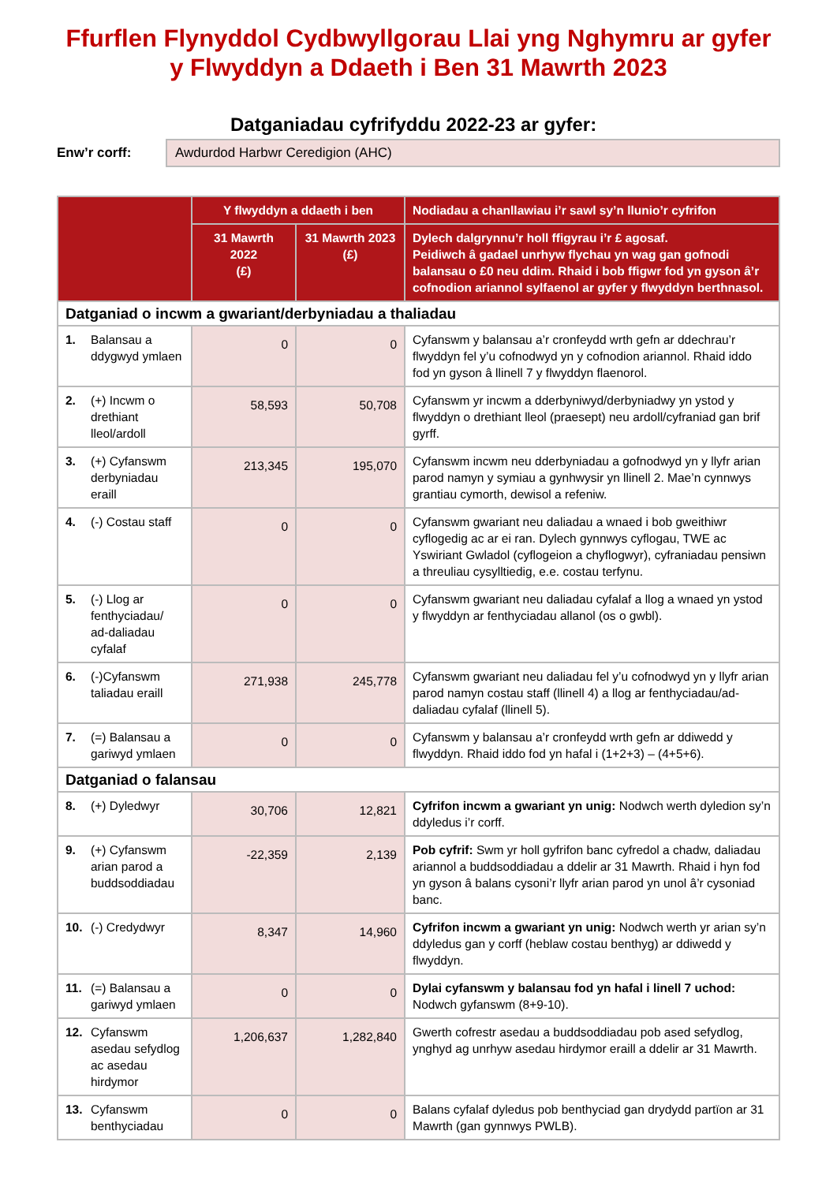Ffurflen Flynyddol Cydbwyllgorau Llai yng Nghymru ar gyfer y Flwyddyn a Ddaeth i Ben 31 Mawrth 2023
Datganiadau cyfrifyddu 2022-23 ar gyfer:
Enw’r corff:
Awdurdod Harbwr Ceredigion (AHC)
| | Y flwyddyn a ddaeth i ben | | Nodiadau a chanllawiau i’r sawl sy’n llunio’r cyfrifon |
| --- | --- | --- | --- |
| | 31 Mawrth 2022 (£) | 31 Mawrth 2023 (£) | Dylech dalgrynnu’r holl ffigyrau i’r £ agosaf. Peidiwch â gadael unrhyw flychau yn wag gan gofnodi balansau o £0 neu ddim. Rhaid i bob ffigwr fod yn gyson â’r cofnodion ariannol sylfaenol ar gyfer y flwyddyn berthnasol. |
| Datganiad o incwm a gwariant/derbyniadau a thaliadau | | | |
| 1. Balansau a ddygwyd ymlaen | 0 | 0 | Cyfanswm y balansau a’r cronfeydd wrth gefn ar ddechrau’r flwyddyn fel y’u cofnodwyd yn y cofnodion ariannol. Rhaid iddo fod yn gyson â llinell 7 y flwyddyn flaenorol. |
| 2. (+) Incwm o drethiant lleol/ardoll | 58,593 | 50,708 | Cyfanswm yr incwm a dderbyniwyd/derbyniadwy yn ystod y flwyddyn o drethiant lleol (praesept) neu ardoll/cyfraniad gan brif gyrff. |
| 3. (+) Cyfanswm derbyniadau eraill | 213,345 | 195,070 | Cyfanswm incwm neu dderbyniadau a gofnodwyd yn y llyfr arian parod namyn y symiau a gynhwysir yn llinell 2. Mae’n cynnwys grantiau cymorth, dewisol a refeniw. |
| 4. (-) Costau staff | 0 | 0 | Cyfanswm gwariant neu daliadau a wnaed i bob gweithiwr cyflogedig ac ar ei ran. Dylech gynnwys cyflogau, TWE ac Yswiriant Gwladol (cyflogeion a chyflogwyr), cyfraniadau pensiwn a threuliau cysylltiedig, e.e. costau terfynu. |
| 5. (-) Llog ar fenthyciadau/ ad-daliadau cyfalaf | 0 | 0 | Cyfanswm gwariant neu daliadau cyfalaf a llog a wnaed yn ystod y flwyddyn ar fenthyciadau allanol (os o gwbl). |
| 6. (-)Cyfanswm taliadau eraill | 271,938 | 245,778 | Cyfanswm gwariant neu daliadau fel y’u cofnodwyd yn y llyfr arian parod namyn costau staff (llinell 4) a llog ar fenthyciadau/ad-daliadau cyfalaf (llinell 5). |
| 7. (=) Balansau a gariwyd ymlaen | 0 | 0 | Cyfanswm y balansau a’r cronfeydd wrth gefn ar ddiwedd y flwyddyn. Rhaid iddo fod yn hafal i (1+2+3) – (4+5+6). |
| Datganiad o falansau | | | |
| 8. (+) Dyledwyr | 30,706 | 12,821 | Cyfrifon incwm a gwariant yn unig: Nodwch werth dyledion sy’n ddyledus i’r corff. |
| 9. (+) Cyfanswm arian parod a buddsoddiadau | -22,359 | 2,139 | Pob cyfrif: Swm yr holl gyfrifon banc cyfredol a chadw, daliadau ariannol a buddsoddiadau a ddelir ar 31 Mawrth. Rhaid i hyn fod yn gyson â balans cysoni’r llyfr arian parod yn unol â’r cysoniad banc. |
| 10. (-) Credydwyr | 8,347 | 14,960 | Cyfrifon incwm a gwariant yn unig: Nodwch werth yr arian sy’n ddyledus gan y corff (heblaw costau benthyg) ar ddiwedd y flwyddyn. |
| 11. (=) Balansau a gariwyd ymlaen | 0 | 0 | Dylai cyfanswm y balansau fod yn hafal i linell 7 uchod: Nodwch gyfanswm (8+9-10). |
| 12. Cyfanswm asedau sefydlog ac asedau hirdymor | 1,206,637 | 1,282,840 | Gwerth cofrestr asedau a buddsoddiadau pob ased sefydlog, ynghyd ag unrhyw asedau hirdymor eraill a ddelir ar 31 Mawrth. |
| 13. Cyfanswm benthyciadau | 0 | 0 | Balans cyfalaf dyledus pob benthyciad gan drydydd partïon ar 31 Mawrth (gan gynnwys PWLB). |